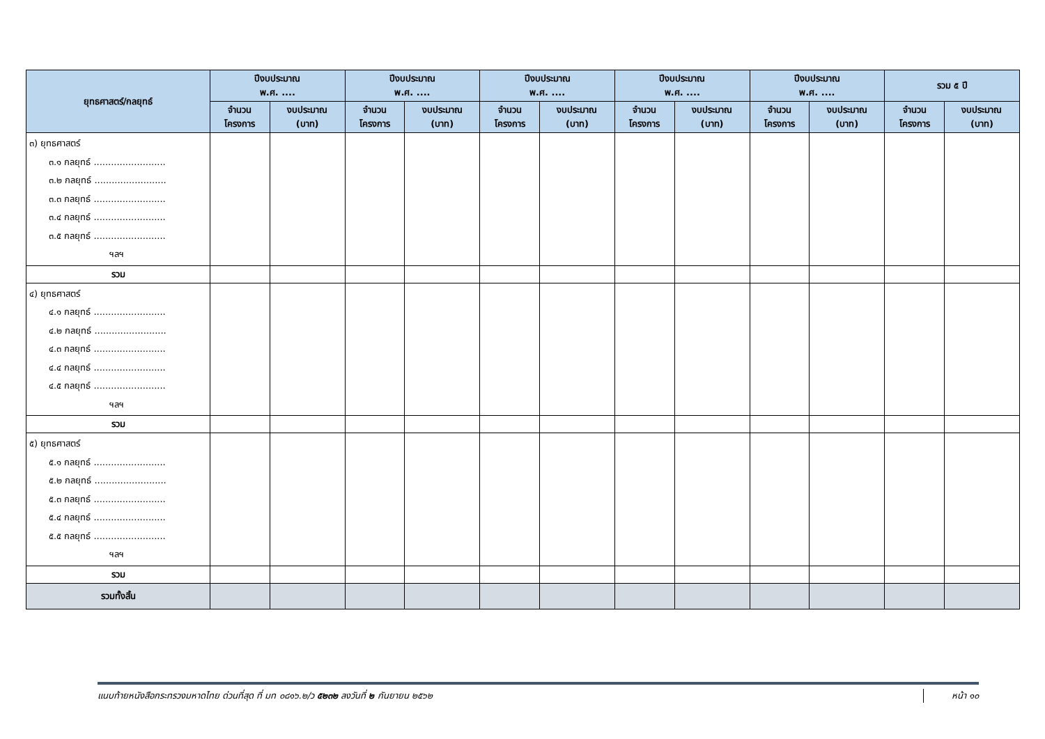| ยุทธศาสตร์/กลยุทธ์ | ปีงบประมาณ พ.ศ. .... | | ปีงบประมาณ พ.ศ. .... | | ปีงบประมาณ พ.ศ. .... | | ปีงบประมาณ พ.ศ. .... | | ปีงบประมาณ พ.ศ. .... | | รวม ๕ ปี | |
| --- | --- | --- | --- | --- | --- | --- | --- | --- | --- | --- | --- | --- |
| | จำนวน โครงการ | งบประมาณ (บาท) | จำนวน โครงการ | งบประมาณ (บาท) | จำนวน โครงการ | งบประมาณ (บาท) | จำนวน โครงการ | งบประมาณ (บาท) | จำนวน โครงการ | งบประมาณ (บาท) | จำนวน โครงการ | งบประมาณ (บาท) |
| ๓) ยุทธศาสตร์ ๓.๑ กลยุทธ์ ......................... ๓.๒ กลยุทธ์ ......................... ๓.๓ กลยุทธ์ ......................... ๓.๔ กลยุทธ์ ......................... ๓.๕ กลยุทธ์ ......................... ฯลฯ | | | | | | | | | | | | |
| รวม | | | | | | | | | | | | |
| ๔) ยุทธศาสตร์ ๔.๑ กลยุทธ์ ......................... ๔.๒ กลยุทธ์ ......................... ๔.๓ กลยุทธ์ ......................... ๔.๔ กลยุทธ์ ......................... ๔.๕ กลยุทธ์ ......................... ฯลฯ | | | | | | | | | | | | |
| รวม | | | | | | | | | | | | |
| ๕) ยุทธศาสตร์ ๕.๑ กลยุทธ์ ......................... ๕.๒ กลยุทธ์ ......................... ๕.๓ กลยุทธ์ ......................... ๕.๔ กลยุทธ์ ......................... ๕.๕ กลยุทธ์ ......................... ฯลฯ | | | | | | | | | | | | |
| รวม | | | | | | | | | | | | |
| รวมทั้งสิ้น | | | | | | | | | | | | |
แนบท้ายหนังสือกระทรวงมหาดไทย ด่วนที่สุด ที่ มท ๐๘๑๖.๒/ว ๕๒๓๒ ลงวันที่ ๒ กันยายน ๒๕๖๒ หน้า ๑๐